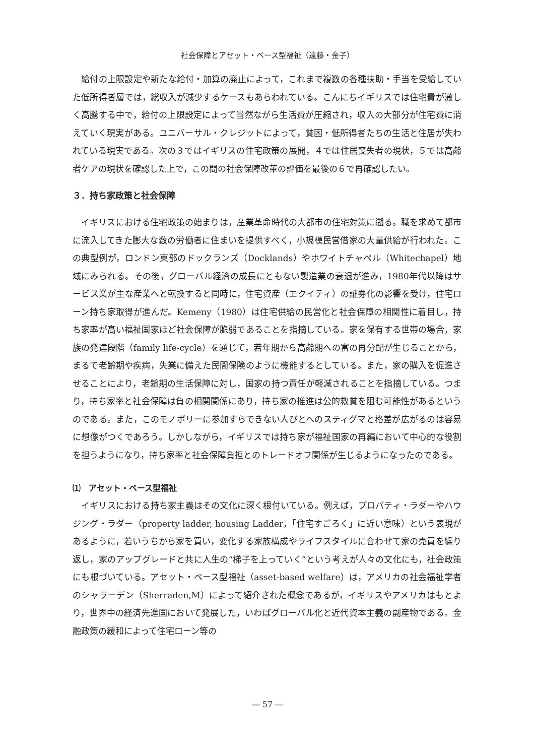社会保障とアセット・ベース型福祉（遠藤・金子）
給付の上限設定や新たな給付・加算の廃止によって，これまで複数の各種扶助・手当を受給していた低所得者層では，総収入が減少するケースもあらわれている。こんにちイギリスでは住宅費が激しく高騰する中で，給付の上限設定によって当然ながら生活費が圧縮され，収入の大部分が住宅費に消えていく現実がある。ユニバーサル・クレジットによって，貧困・低所得者たちの生活と住居が失われている現実である。次の３ではイギリスの住宅政策の展開，４では住居喪失者の現状，５では高齢者ケアの現状を確認した上で，この間の社会保障改革の評価を最後の６で再確認したい。
３．持ち家政策と社会保障
イギリスにおける住宅政策の始まりは，産業革命時代の大都市の住宅対策に遡る。職を求めて都市に流入してきた膨大な数の労働者に住まいを提供すべく，小規模民営借家の大量供給が行われた。この典型例が，ロンドン東部のドックランズ（Docklands）やホワイトチャペル（Whitechapel）地域にみられる。その後，グローバル経済の成長にともない製造業の衰退が進み，1980年代以降はサービス業が主な産業へと転換すると同時に，住宅資産（エクイティ）の証券化の影響を受け，住宅ローン持ち家取得が進んだ。Kemeny（1980）は住宅供給の民営化と社会保障の相関性に着目し，持ち家率が高い福祉国家ほど社会保障が脆弱であることを指摘している。家を保有する世帯の場合，家族の発達段階（family life-cycle）を通じて，若年期から高齢期への富の再分配が生じることから，まるで老齢期や疾病，失業に備えた民間保険のように機能するとしている。また，家の購入を促進させることにより，老齢期の生活保障に対し，国家の持つ責任が軽減されることを指摘している。つまり，持ち家率と社会保障は負の相関関係にあり，持ち家の推進は公的救貧を阻む可能性があるというのである。また，このモノポリーに参加すらできない人びとへのスティグマと格差が広がるのは容易に想像がつくであろう。しかしながら，イギリスでは持ち家が福祉国家の再編において中心的な役割を担うようになり，持ち家率と社会保障負担とのトレードオフ関係が生じるようになったのである。
⑴　アセット・ベース型福祉
イギリスにおける持ち家主義はその文化に深く根付いている。例えば，プロパティ・ラダーやハウジング・ラダー（property ladder, housing Ladder，「住宅すごろく」に近い意味）という表現があるように，若いうちから家を買い，変化する家族構成やライフスタイルに合わせて家の売買を繰り返し，家のアップグレードと共に人生の“梯子を上っていく”という考えが人々の文化にも，社会政策にも根づいている。アセット・ベース型福祉（asset-based welfare）は，アメリカの社会福祉学者のシャラーデン（Sherraden,M）によって紹介された概念であるが，イギリスやアメリカはもとより，世界中の経済先進国において発展した，いわばグローバル化と近代資本主義の副産物である。金融政策の緩和によって住宅ローン等の
― 57 ―